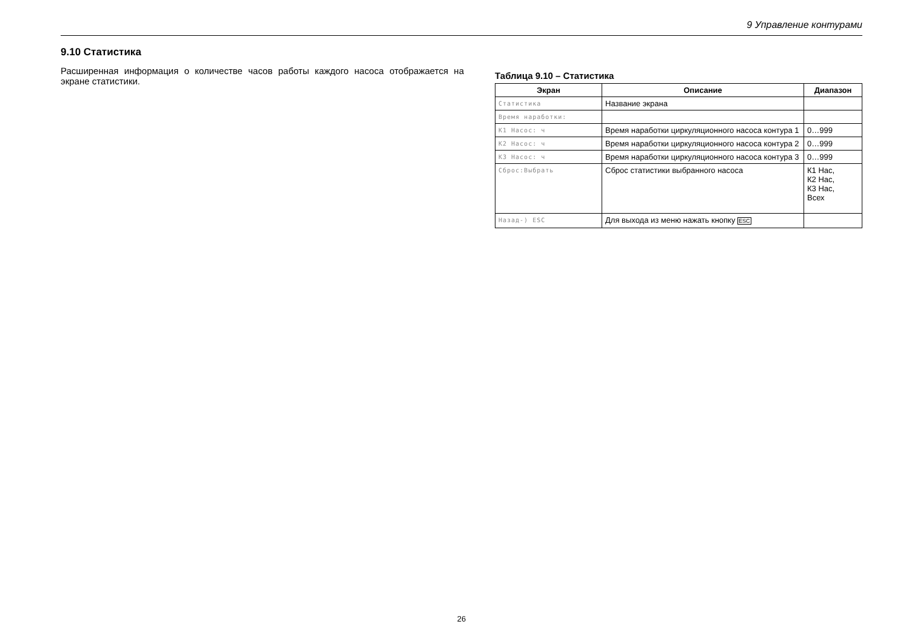9 Управление контурами
9.10 Статистика
Расширенная информация о количестве часов работы каждого насоса отображается на экране статистики.
Таблица 9.10 – Статистика
| Экран | Описание | Диапазон |
| --- | --- | --- |
| Статистика | Название экрана | |
| Время наработки: | | |
| К1 Насос: ч | Время наработки циркуляционного насоса контура 1 | 0…999 |
| К2 Насос: ч | Время наработки циркуляционного насоса контура 2 | 0…999 |
| К3 Насос: ч | Время наработки циркуляционного насоса контура 3 | 0…999 |
| Сброс:Выбрать | Сброс статистики выбранного насоса | К1 Нас, К2 Нас, К3 Нас, Всех |
| Назад-) ESC | Для выхода из меню нажать кнопку ESC | |
26